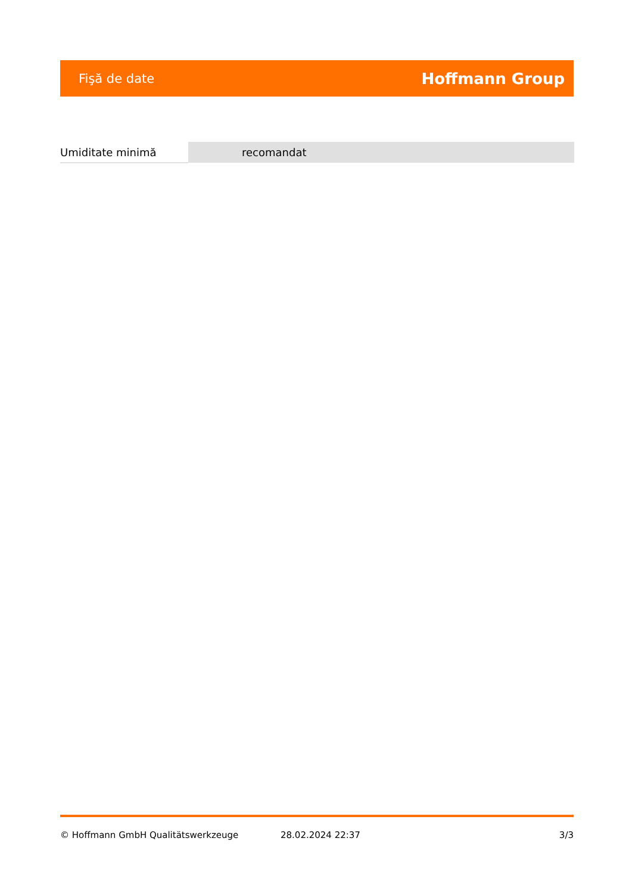Fişă de date Hoffmann Group
| Umiditate minimă | recomandat |
© Hoffmann GmbH Qualitätswerkzeuge 28.02.2024 22:37 3/3